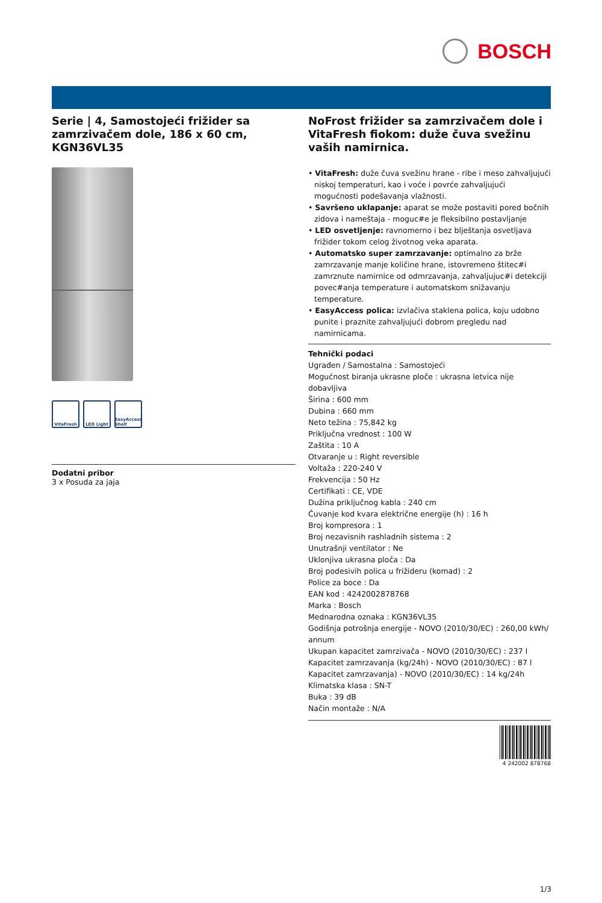BOSCH
Serie | 4, Samostojeći frižider sa zamrzivačem dole, 186 x 60 cm, KGN36VL35
VitaFresh LED Light EasyAccess Shelf
Dodatni pribor
3 x Posuda za jaja
NoFrost frižider sa zamrzivačem dole i VitaFresh fiokom: duže čuva svežinu vaših namirnica.
• VitaFresh: duže čuva svežinu hrane - ribe i meso zahvaljujući niskoj temperaturi, kao i voće i povrće zahvaljujući mogućnosti podešavanja vlažnosti.
• Savršeno uklapanje: aparat se može postaviti pored bočnih zidova i nameštaja - moguc#e je fleksibilno postavljanje
• LED osvetljenje: ravnomerno i bez blještanja osvetljava frižider tokom celog životnog veka aparata.
• Automatsko super zamrzavanje: optimalno za brže zamrzavanje manje količine hrane, istovremeno štitec#i zamrznute namirnice od odmrzavanja, zahvaljujuc#i detekciji povec#anja temperature i automatskom snižavanju temperature.
• EasyAccess polica: izvlačiva staklena polica, koju udobno punite i praznite zahvaljujući dobrom pregledu nad namirnicama.
Tehnički podaci
Ugrađen / Samostalna : Samostojeći
Mogućnost biranja ukrasne ploče : ukrasna letvica nije dobavljiva
Širina : 600 mm
Dubina : 660 mm
Neto težina : 75,842 kg
Priključna vrednost : 100 W
Zaštita : 10 A
Otvaranje u : Right reversible
Voltaža : 220-240 V
Frekvencija : 50 Hz
Certifikati : CE, VDE
Dužina priključnog kabla : 240 cm
Čuvanje kod kvara električne energije (h) : 16 h
Broj kompresora : 1
Broj nezavisnih rashladnih sistema : 2
Unutrašnji ventilator : Ne
Uklonjiva ukrasna ploča : Da
Broj podesivih polica u frižideru (komad) : 2
Police za boce : Da
EAN kod : 4242002878768
Marka : Bosch
Mednarodna oznaka : KGN36VL35
Godišnja potrošnja energije - NOVO (2010/30/EC) : 260,00 kWh/ annum
Ukupan kapacitet zamrzivača - NOVO (2010/30/EC) : 237 l
Kapacitet zamrzavanja (kg/24h) - NOVO (2010/30/EC) : 87 l
Kapacitet zamrzavanja) - NOVO (2010/30/EC) : 14 kg/24h
Klimatska klasa : SN-T
Buka : 39 dB
Način montaže : N/A
4 242002 878768
1/3